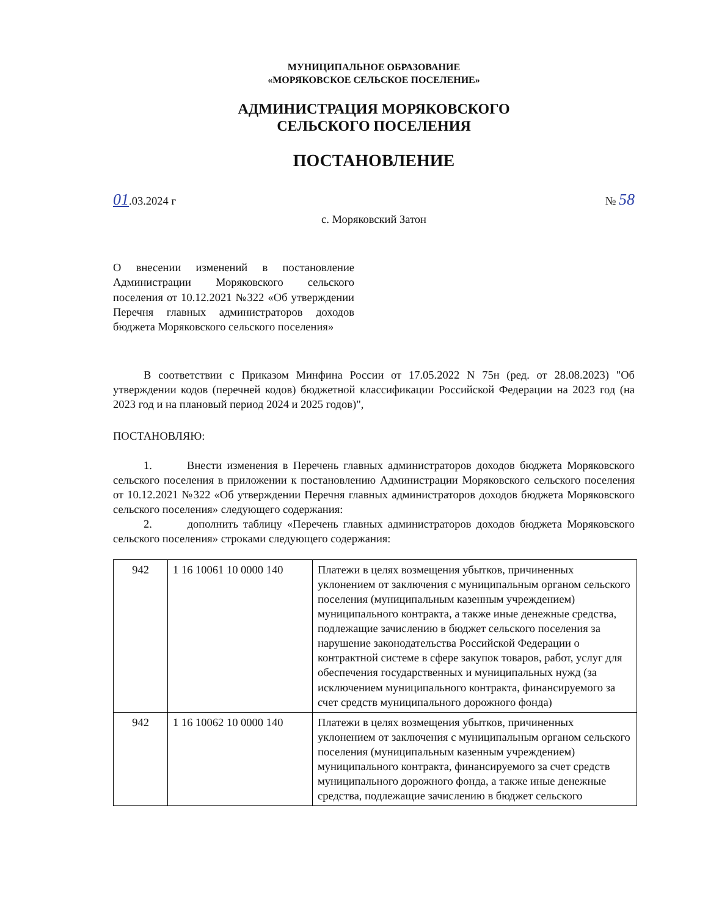МУНИЦИПАЛЬНОЕ ОБРАЗОВАНИЕ
«МОРЯКОВСКОЕ СЕЛЬСКОЕ ПОСЕЛЕНИЕ»
АДМИНИСТРАЦИЯ МОРЯКОВСКОГО
СЕЛЬСКОГО ПОСЕЛЕНИЯ
ПОСТАНОВЛЕНИЕ
01.03.2024 г № 58
с. Моряковский Затон
О внесении изменений в постановление Администрации Моряковского сельского поселения от 10.12.2021 №322 «Об утверждении Перечня главных администраторов доходов бюджета Моряковского сельского поселения»
В соответствии с Приказом Минфина России от 17.05.2022 N 75н (ред. от 28.08.2023) "Об утверждении кодов (перечней кодов) бюджетной классификации Российской Федерации на 2023 год (на 2023 год и на плановый период 2024 и 2025 годов)",
ПОСТАНОВЛЯЮ:
1. Внести изменения в Перечень главных администраторов доходов бюджета Моряковского сельского поселения в приложении к постановлению Администрации Моряковского сельского поселения от 10.12.2021 №322 «Об утверждении Перечня главных администраторов доходов бюджета Моряковского сельского поселения» следующего содержания:
2. дополнить таблицу «Перечень главных администраторов доходов бюджета Моряковского сельского поселения» строками следующего содержания:
| 942 | 1 16 10061 10 0000 140 | Платежи в целях возмещения убытков, причиненных уклонением от заключения с муниципальным органом сельского поселения (муниципальным казенным учреждением) муниципального контракта, а также иные денежные средства, подлежащие зачислению в бюджет сельского поселения за нарушение законодательства Российской Федерации о контрактной системе в сфере закупок товаров, работ, услуг для обеспечения государственных и муниципальных нужд (за исключением муниципального контракта, финансируемого за счет средств муниципального дорожного фонда) |
| 942 | 1 16 10062 10 0000 140 | Платежи в целях возмещения убытков, причиненных уклонением от заключения с муниципальным органом сельского поселения (муниципальным казенным учреждением) муниципального контракта, финансируемого за счет средств муниципального дорожного фонда, а также иные денежные средства, подлежащие зачислению в бюджет сельского |